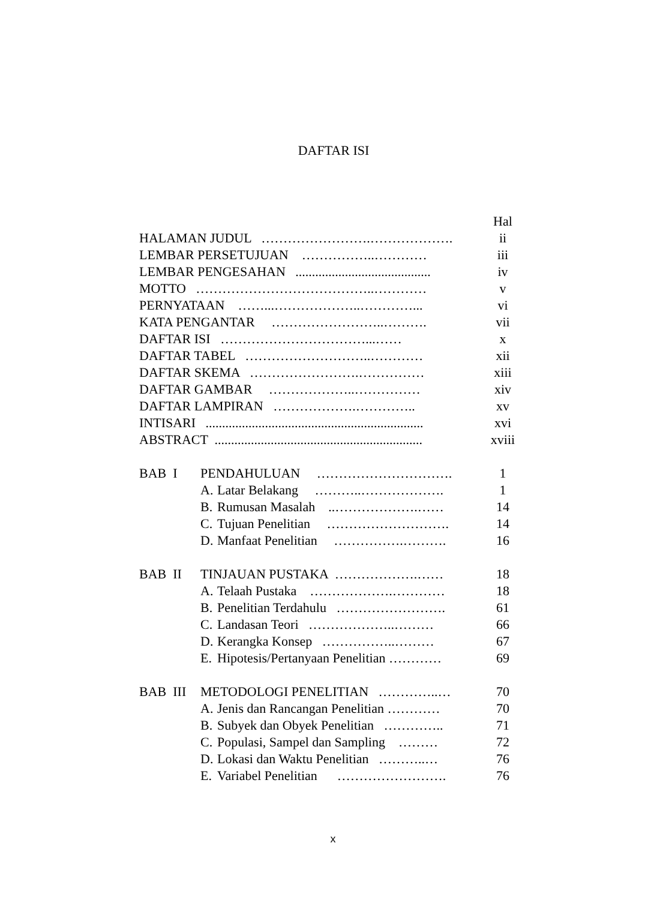DAFTAR ISI
| | | | Hal |
| HALAMAN JUDUL …………………….………………. | | | ii |
| LEMBAR PERSETUJUAN ……………..………… | | | iii |
| LEMBAR PENGESAHAN ......................................... | | | iv |
| MOTTO …………………………………..………… | | | v |
| PERNYATAAN ……...………………..…………... | | | vi |
| KATA PENGANTAR ……………………..………. | | | vii |
| DAFTAR ISI ……………………………...…… | | | x |
| DAFTAR TABEL ………………………..………… | | | xii |
| DAFTAR SKEMA …………………….…………… | | | xiii |
| DAFTAR GAMBAR ………………..…………… | | | xiv |
| DAFTAR LAMPIRAN ……………….………….. | | | xv |
| INTISARI .................................................................. | | | xvi |
| ABSTRACT ............................................................... | | | xviii |
| BAB I | PENDAHULUAN …………………………. | | 1 |
| | A. | Latar Belakang ………..………………. | 1 |
| | B. | Rumusan Masalah ..……………….…… | 14 |
| | C. | Tujuan Penelitian ………………………. | 14 |
| | D. | Manfaat Penelitian …………….………. | 16 |
| BAB II | TINJAUAN PUSTAKA ……………….…… | | 18 |
| | A. | Telaah Pustaka ……………….………… | 18 |
| | B. | Penelitian Terdahulu ……………………. | 61 |
| | C. | Landasan Teori ………………..……… | 66 |
| | D. | Kerangka Konsep ……………..……… | 67 |
| | E. | Hipotesis/Pertanyaan Penelitian ………… | 69 |
| BAB III | METODOLOGI PENELITIAN …………..… | | 70 |
| | A. | Jenis dan Rancangan Penelitian ………… | 70 |
| | B. | Subyek dan Obyek Penelitian ………….. | 71 |
| | C. | Populasi, Sampel dan Sampling ……… | 72 |
| | D. | Lokasi dan Waktu Penelitian ………..… | 76 |
| | E. | Variabel Penelitian ……………………. | 76 |
x